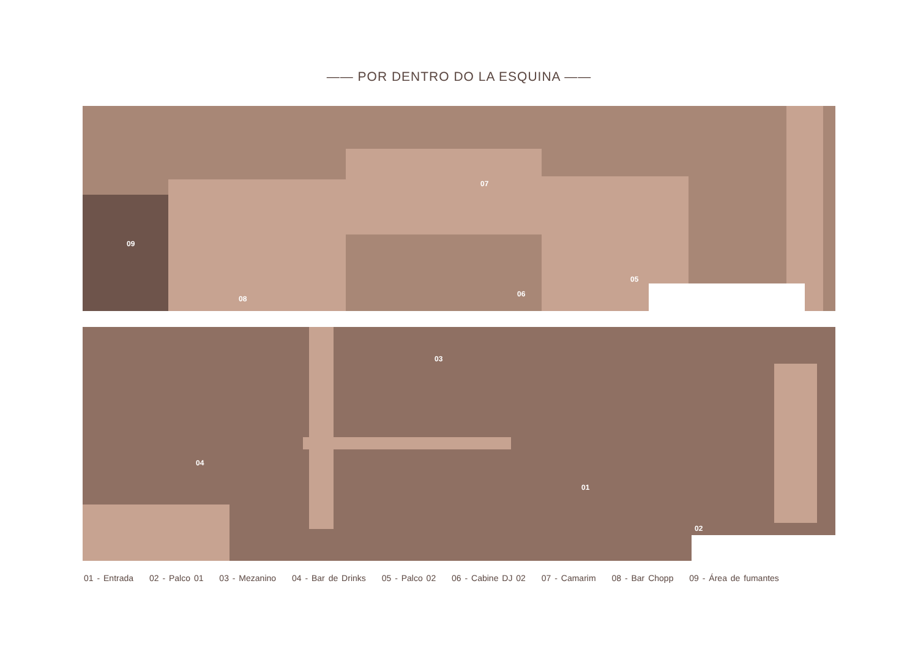—— POR DENTRO DO LA ESQUINA ——
09
08
07
06
05
04
03
01
02
01 - Entrada 02 - Palco 01 03 - Mezanino 04 - Bar de Drinks 05 - Palco 02 06 - Cabine DJ 02 07 - Camarim 08 - Bar Chopp 09 - Área de fumantes